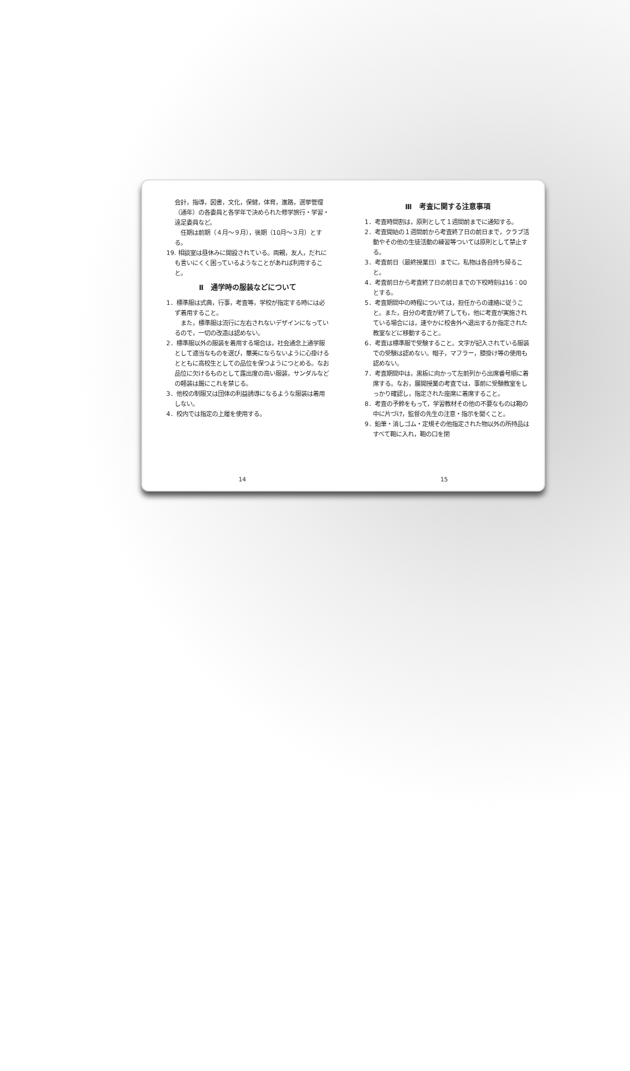会計，指導，図書，文化，保健，体育，進路，選挙管理（通年）の各委員と各学年で決められた修学旅行・学習・遠足委員など。
　任期は前期（４月～９月），後期（10月～３月）とする。
19. 相談室は昼休みに開設されている。両親，友人，だれにも言いにくく困っているようなことがあれば利用すること。
Ⅱ　通学時の服装などについて
1．標準服は式典，行事，考査等，学校が指定する時には必ず着用すること。
　また，標準服は流行に左右されないデザインになっているので，一切の改造は認めない。
2．標準服以外の服装を着用する場合は，社会通念上通学服として適当なものを選び，華美にならないように心掛けるとともに高校生としての品位を保つようにつとめる。なお品位に欠けるものとして露出度の高い服装，サンダルなどの軽装は厳にこれを禁じる。
3．他校の制服又は団体の利益誘導になるような服装は着用しない。
4．校内では指定の上履を使用する。
14
Ⅲ　考査に関する注意事項
1．考査時間割は，原則として１週間前までに通知する。
2．考査開始の１週間前から考査終了日の前日まで，クラブ活動やその他の生徒活動の練習等ついては原則として禁止する。
3．考査前日（最終授業日）までに，私物は各自持ち帰ること。
4．考査前日から考査終了日の前日までの下校時刻は16：00とする。
5．考査期間中の時程については，担任からの連絡に従うこと。また，自分の考査が終了しても，他に考査が実施されている場合には，速やかに校舎外へ退出するか指定された教室などに移動すること。
6．考査は標準服で受験すること。文字が記入されている服装での受験は認めない。帽子，マフラー，膝掛け等の使用も認めない。
7．考査期間中は，黒板に向かって左前列から出席番号順に着席する。なお，展開授業の考査では，事前に受験教室をしっかり確認し，指定された座席に着席すること。
8．考査の予鈴をもって，学習教材その他の不要なものは鞄の中に片づけ，監督の先生の注意・指示を聞くこと。
9．鉛筆・消しゴム・定規その他指定された物以外の所持品はすべて鞄に入れ，鞄の口を閉
15